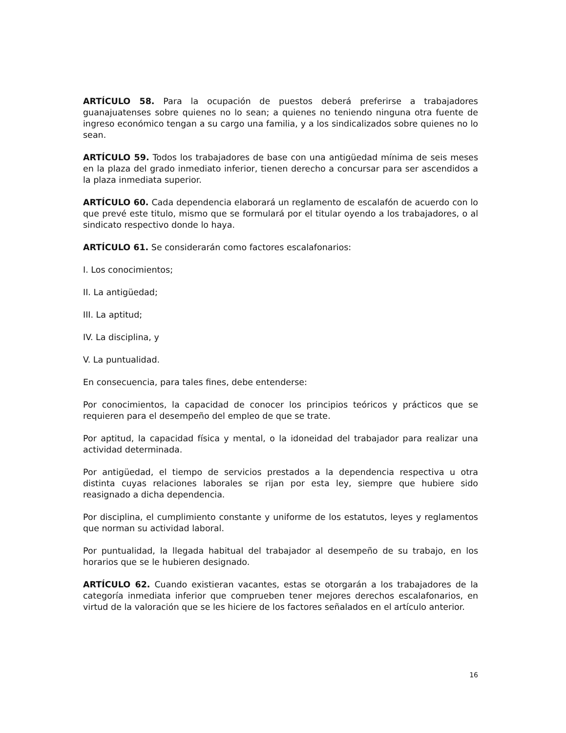ARTÍCULO 58. Para la ocupación de puestos deberá preferirse a trabajadores guanajuatenses sobre quienes no lo sean; a quienes no teniendo ninguna otra fuente de ingreso económico tengan a su cargo una familia, y a los sindicalizados sobre quienes no lo sean.
ARTÍCULO 59. Todos los trabajadores de base con una antigüedad mínima de seis meses en la plaza del grado inmediato inferior, tienen derecho a concursar para ser ascendidos a la plaza inmediata superior.
ARTÍCULO 60. Cada dependencia elaborará un reglamento de escalafón de acuerdo con lo que prevé este titulo, mismo que se formulará por el titular oyendo a los trabajadores, o al sindicato respectivo donde lo haya.
ARTÍCULO 61. Se considerarán como factores escalafonarios:
I. Los conocimientos;
II. La antigüedad;
III. La aptitud;
IV. La disciplina, y
V. La puntualidad.
En consecuencia, para tales fines, debe entenderse:
Por conocimientos, la capacidad de conocer los principios teóricos y prácticos que se requieren para el desempeño del empleo de que se trate.
Por aptitud, la capacidad física y mental, o la idoneidad del trabajador para realizar una actividad determinada.
Por antigüedad, el tiempo de servicios prestados a la dependencia respectiva u otra distinta cuyas relaciones laborales se rijan por esta ley, siempre que hubiere sido reasignado a dicha dependencia.
Por disciplina, el cumplimiento constante y uniforme de los estatutos, leyes y reglamentos que norman su actividad laboral.
Por puntualidad, la llegada habitual del trabajador al desempeño de su trabajo, en los horarios que se le hubieren designado.
ARTÍCULO 62. Cuando existieran vacantes, estas se otorgarán a los trabajadores de la categoría inmediata inferior que comprueben tener mejores derechos escalafonarios, en virtud de la valoración que se les hiciere de los factores señalados en el artículo anterior.
16